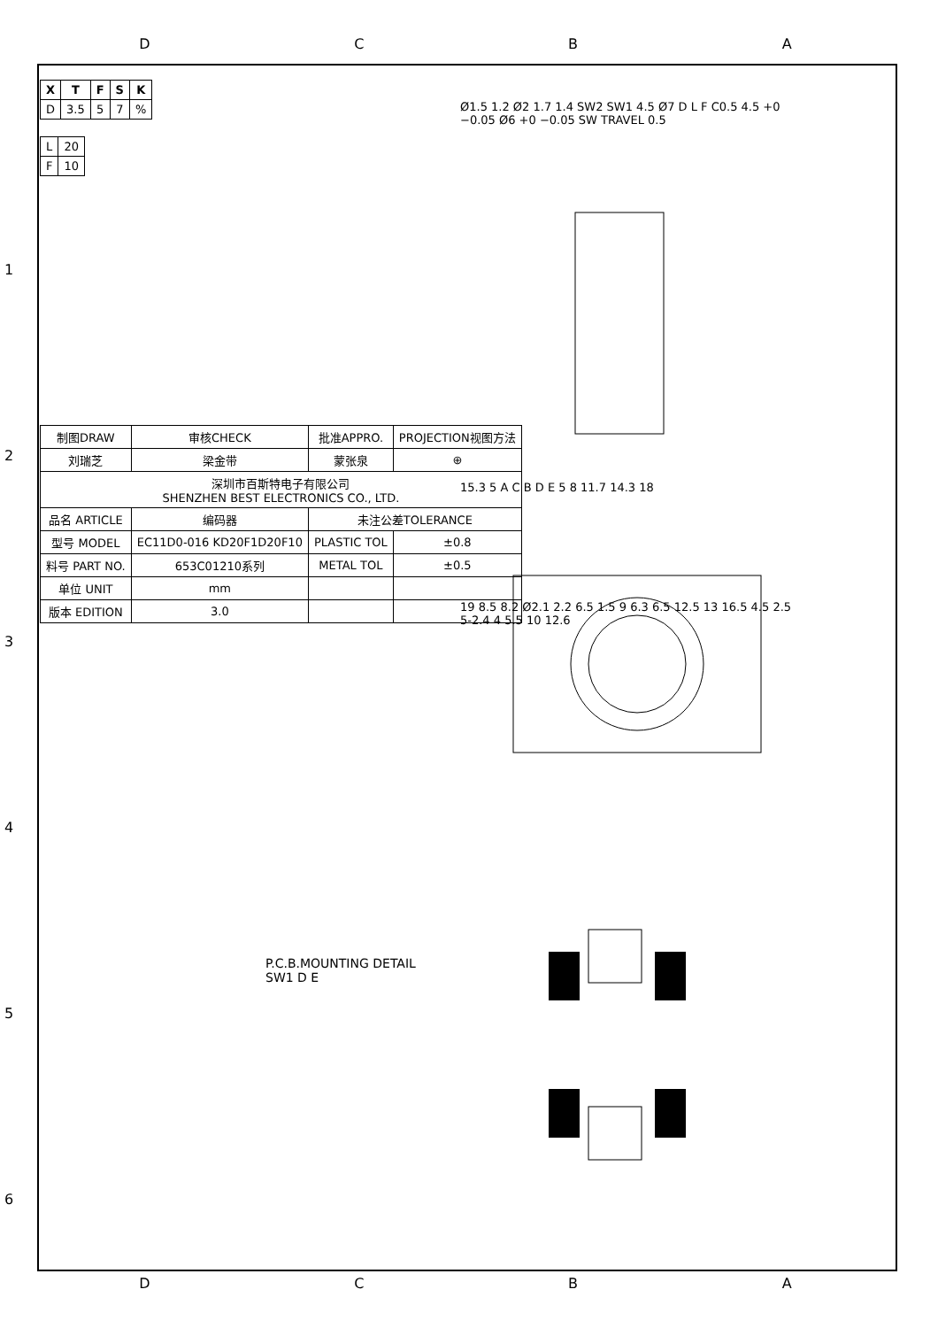DCBA
| X | T | F | S | K |
| --- | --- | --- | --- | --- |
| D | 3.5 | 5 | 7 | % |
| L | 20 |
| F | 10 |
| 制图DRAW | 审核CHECK | 批准APPRO. | PROJECTION视图方法 |
| 刘瑞芝 | 梁金带 | 蒙张泉 | ⊕ |
| 深圳市百斯特电子有限公司 SHENZHEN BEST ELECTRONICS CO., LTD. | | | |
| 品名 ARTICLE | 编码器 | 未注公差TOLERANCE | |
| 型号 MODEL | EC11D0-016 KD20F1D20F10 | PLASTIC TOL | ±0.8 |
| 料号 PART NO. | 653C01210系列 | METAL TOL | ±0.5 |
| 单位 UNIT | mm | | |
| 版本 EDITION | 3.0 | | |
Ø1.5 1.2 Ø2 1.7 1.4 SW2 SW1 4.5 Ø7 D L F C0.5 4.5 +0 −0.05 Ø6 +0 −0.05 SW TRAVEL 0.5
15.3 5 A C B D E 5 8 11.7 14.3 18
19 8.5 8.2 Ø2.1 2.2 6.5 1.5 9 6.3 6.5 12.5 13 16.5 4.5 2.5 5-2.4 4 5.5 10 12.6
P.C.B.MOUNTING DETAIL
SW1 D E
1
2
3
4
5
6
DCBA